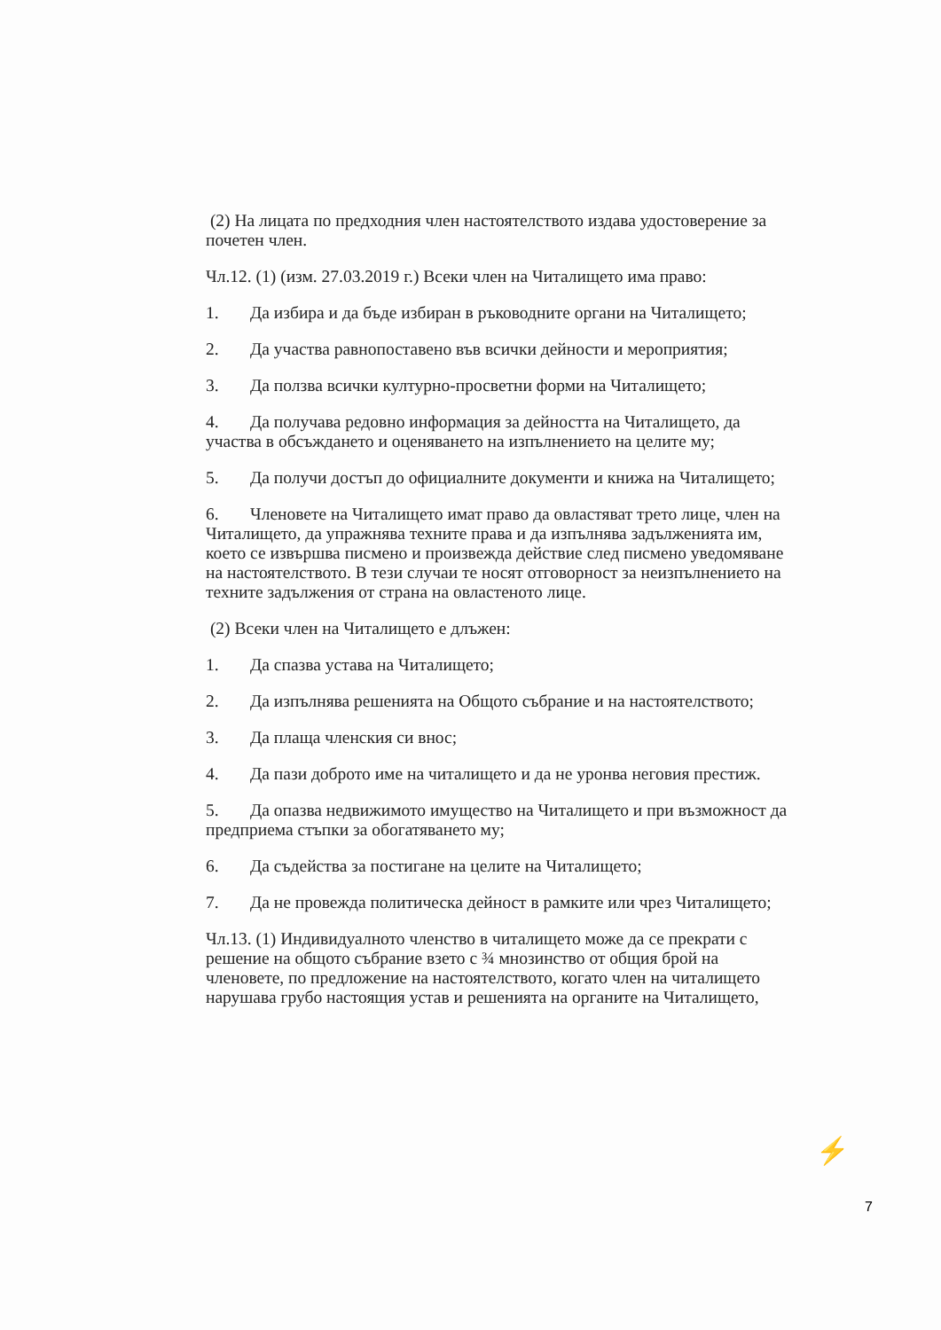(2) На лицата по предходния член настоятелството издава удостоверение за почетен член.
Чл.12. (1) (изм. 27.03.2019 г.) Всеки член на Читалището има право:
1. Да избира и да бъде избиран в ръководните органи на Читалището;
2. Да участва равнопоставено във всички дейности и мероприятия;
3. Да ползва всички културно-просветни форми на Читалището;
4. Да получава редовно информация за дейността на Читалището, да участва в обсъждането и оценяването на изпълнението на целите му;
5. Да получи достъп до официалните документи и книжа на Читалището;
6. Членовете на Читалището имат право да овластяват трето лице, член на Читалището, да упражнява техните права и да изпълнява задълженията им, което се извършва писмено и произвежда действие след писмено уведомяване на настоятелството. В тези случаи те носят отговорност за неизпълнението на техните задължения от страна на овластеното лице.
(2) Всеки член на Читалището е длъжен:
1. Да спазва устава на Читалището;
2. Да изпълнява решенията на Общото събрание и на настоятелството;
3. Да плаща членския си внос;
4. Да пази доброто име на читалището и да не уронва неговия престиж.
5. Да опазва недвижимото имущество на Читалището и при възможност да предприема стъпки за обогатяването му;
6. Да съдейства за постигане на целите на Читалището;
7. Да не провежда политическа дейност в рамките или чрез Читалището;
Чл.13. (1) Индивидуалното членство в читалището може да се прекрати с решение на общото събрание взето с ¾ мнозинство от общия брой на членовете, по предложение на настоятелството, когато член на читалището нарушава грубо настоящия устав и решенията на органите на Читалището,
⚡
7